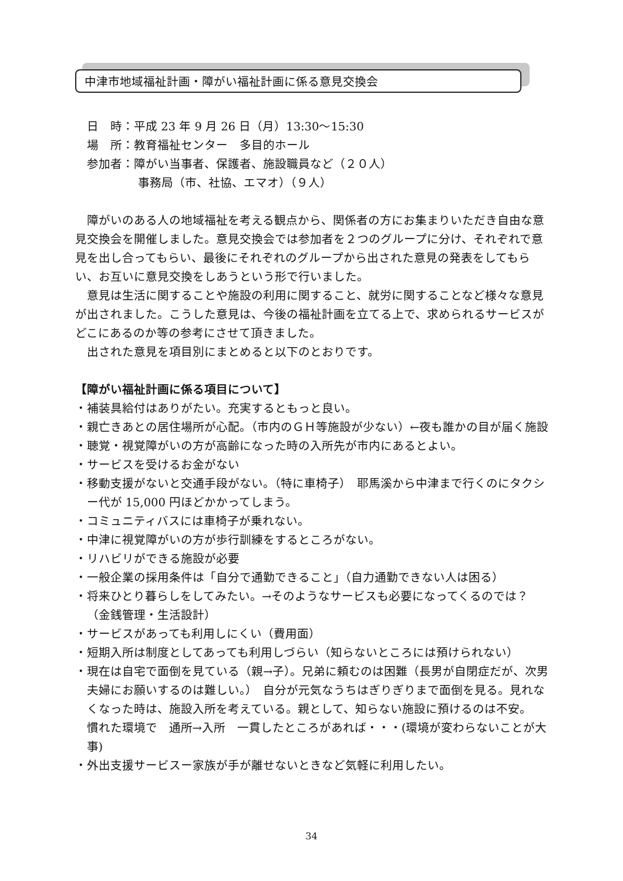中津市地域福祉計画・障がい福祉計画に係る意見交換会
日　時：平成 23 年 9 月 26 日（月）13:30〜15:30
場　所：教育福祉センター　多目的ホール
参加者：障がい当事者、保護者、施設職員など（２０人）
事務局（市、社協、エマオ）（９人）
障がいのある人の地域福祉を考える観点から、関係者の方にお集まりいただき自由な意見交換会を開催しました。意見交換会では参加者を２つのグループに分け、それぞれで意見を出し合ってもらい、最後にそれぞれのグループから出された意見の発表をしてもらい、お互いに意見交換をしあうという形で行いました。
意見は生活に関することや施設の利用に関すること、就労に関することなど様々な意見が出されました。こうした意見は、今後の福祉計画を立てる上で、求められるサービスがどこにあるのか等の参考にさせて頂きました。
出された意見を項目別にまとめると以下のとおりです。
【障がい福祉計画に係る項目について】
・補装具給付はありがたい。充実するともっと良い。
・親亡きあとの居住場所が心配。（市内のＧＨ等施設が少ない）←夜も誰かの目が届く施設
・聴覚・視覚障がいの方が高齢になった時の入所先が市内にあるとよい。
・サービスを受けるお金がない
・移動支援がないと交通手段がない。（特に車椅子）　耶馬溪から中津まで行くのにタクシー代が 15,000 円ほどかかってしまう。
・コミュニティバスには車椅子が乗れない。
・中津に視覚障がいの方が歩行訓練をするところがない。
・リハビリができる施設が必要
・一般企業の採用条件は「自分で通勤できること」（自力通勤できない人は困る）
・将来ひとり暮らしをしてみたい。→そのようなサービスも必要になってくるのでは？（金銭管理・生活設計）
・サービスがあっても利用しにくい（費用面）
・短期入所は制度としてあっても利用しづらい（知らないところには預けられない）
・現在は自宅で面倒を見ている（親→子）。兄弟に頼むのは困難（長男が自閉症だが、次男夫婦にお願いするのは難しい。）　自分が元気なうちはぎりぎりまで面倒を見る。見れなくなった時は、施設入所を考えている。親として、知らない施設に預けるのは不安。
慣れた環境で　通所→入所　一貫したところがあれば・・・(環境が変わらないことが大事)
・外出支援サービスー家族が手が離せないときなど気軽に利用したい。
34